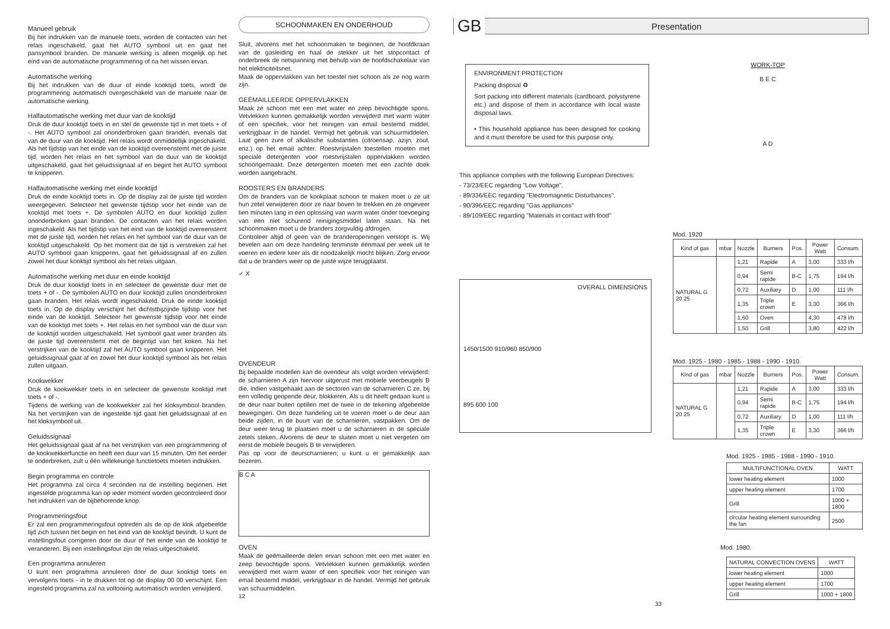Manueel gebruik
Bij het indrukken van de manuele toets, worden de contacten van het relais ingeschakeld, gaat het AUTO symbool uit en gaat het pansymbool branden. De manuele werking is alleen mogelijk op het eind van de automatische programmering of na het wissen ervan.
Automatische werking
Bij het indrukken van de duur of einde kooktijd toets, wordt de programmering automatisch overgeschakeld van de manuele naar de automatische werking.
Halfautomatische werking met duur van de kooktijd
Druk de duur kooktijd toets in en stel de gewenste tijd in met toets + of -. Het AUTO symbool zal ononderbroken gaan branden, evenals dat van de duur van de kooktijd. Het relais wordt onmiddellijk ingeschakeld. Als het tijdstip van het einde van de kooktijd overeenstemt met de juiste tijd, worden het relais en het symbool van de duur van de kooktijd uitgeschakeld, gaat het geluidssignaal af en begint het AUTO symbool te knipperen.
Halfautomatische werking met einde kooktijd
Druk de einde kooktijd toets in. Op de display zal de juiste tijd worden weergegeven. Selecteer het gewenste tijdstip voor het einde van de kooktijd met toets +. De symbolen AUTO en duur kooktijd zullen ononderbroken gaan branden. De contacten van het relais worden ingeschakeld. Als het tijdstip van het eind van de kooktijd overeenstemt met de juiste tijd, worden het relais en het symbool van de duur van de kooktijd uitgeschakeld. Op het moment dat de tijd is verstreken zal het AUTO symbool gaan knipperen, gaat het geluidssignaal af en zullen zowel het duur kooktijd symbool als het relais uitgaan.
Automatische werking met duur en einde kooktijd
Druk de duur kooktijd toets in en selecteer de gewenste duur met de toets + of -. De symbolen AUTO en duur kooktijd zullen ononderbroken gaan branden. Het relais wordt ingeschakeld. Druk de einde kooktijd toets in. Op de display verschijnt het dichtstbijzijnde tijdstip voor het einde van de kooktijd. Selecteer het gewenste tijdstip voor het einde van de kooktijd met toets +. Het relais en het symbool van de duur van de kooktijd worden uitgeschakeld. Het symbool gaat weer branden als de juiste tijd overeenstemt met de begintijd van het koken. Na het verstrijken van de kooktijd zal het AUTO symbool gaan knipperen. Het geluidssignaal gaat af en zowel het duur kooktijd symbool als het relais zullen uitgaan.
Kookwekker
Druk de kookwekker toets in en selecteer de gewenste kooktijd met toets + of -.
Tijdens de werking van de kookwekker zal het kloksymbool branden. Na het verstrijken van de ingestelde tijd gaat het geluidssignaal af en het kloksymbool uit.
Geluidssignaal
Het geluidssignaal gaat af na het verstrijken van een programmering of de kookwekkerfunctie en heeft een duur van 15 minuten. Om het eerder te onderbreken, zult u één willekeurige functietoets moeten indrukken.
Begin programma en controle
Het programma zal circa 4 seconden na de instelling beginnen. Het ingestelde programma kan op ieder moment worden gecontroleerd door het indrukken van de bijbehorende knop.
Programmeringsfout
Er zal een programmeringsfout optreden als de op de klok afgebeelde tijd zich tussen het begin en het eind van de kooktijd bevindt. U kunt de instellingsfout corrigeren door de duur of het einde van de kooktijd te veranderen. Bij een instellingsfout zijn de relais uitgeschakeld.
Een programma annuleren
U kunt een programma annuleren door de duur kooktijd toets en vervolgens toets - in te drukken tot op de display 00 00 verschijnt. Een ingesteld programma zal na voltooiing automatisch worden verwijderd.
SCHOONMAKEN EN ONDERHOUD
Sluit, alvorens met het schoonmaken te beginnen, de hoofdkraan van de gasleiding en haal de stekker uit het stopcontact of onderbreek de netspanning met behulp van de hoofdschakelaar van het elektriciteitsnet.
Maak de oppervlakken van het toestel niet schoon als ze nog warm zijn.
GEËMAILLEERDE OPPERVLAKKEN
Maak ze schoon met een met water en zeep bevochtigde spons. Vetvlekken kunnen gemakkelijk worden verwijderd met warm water of een specifiek, voor het reinigen van email bestemd middel, verkrijgbaar in de handel. Vermijd het gebruik van schuurmiddelen. Laat geen zure of alkalische substanties (citroensap, azijn, zout, enz.) op het email achter. Roestvrijstalen toestellen moeten met speciale detergenten voor roestvrijstalen oppervlakken worden schoongemaakt. Deze detergenten moeten met een zachte doek worden aangebracht.
ROOSTERS EN BRANDERS
Om de branders van de kookplaat schoon te maken moet u ze uit hun zetel verwijderen door ze naar boven te trekken en ze ongeveer tien minuten lang in een oplossing van warm water onder toevoeging van een niet schurend reinigingsmiddel laten staan. Na het schoonmaken moet u de branders zorgvuldig afdrogen.
Controleer altijd of geen van de branderopeningen verstopt is. Wij bevelen aan om deze handeling tenminste éénmaal per week uit te voeren en iedere keer als dit noodzakelijk mocht blijken. Zorg ervoor dat u de branders weer op de juiste wijze terugplaatst.
✓ X
OVENDEUR
Bij bepaalde modellen kan de ovendeur als volgt worden verwijderd: de scharnieren A zijn hiervoor uitgerust met mobiele veerbeugels B die, indien vastgehaakt aan de sectoren van de scharnieren C ze, bij een volledig geopende deur, blokkeren. Als u dit heeft gedaan kunt u de deur naar buiten optillen met de twee in de tekening afgebeelde bewegingen. Om deze handeling uit te voeren moet u de deur aan beide zijden, in de buurt van de scharnieren, vastpakken. Om de deur weer terug te plaatsen moet u de scharnieren in de speciale zetels steken. Alvorens de deur te sluiten moet u niet vergeten om eerst de mobiele beugels B te verwijderen.
Pas op voor de deurscharnieren; u kunt u er gemakkelijk aan bezeren.
B C A
OVEN
Maak de geëmailleerde delen ervan schoon met een met water en zeep bevochtigde spons. Vetvlekken kunnen gemakkelijk worden verwijderd met warm water of een specifiek voor het reinigen van email bestemd middel, verkrijgbaar in de handel. Vermijd het gebruik van schuurmiddelen.
12
GB Presentation
ENVIRONMENT PROTECTION
Packing disposal ♻
Sort packing into different materials (cardboard, polystyrene etc.) and dispose of them in accordance with local waste disposal laws.
• This household appliance has been designed for cooking and it must therefore be used for this purpose only.
This appliance complies with the following European Directives:
- 73/23/EEC regarding "Low Voltage".
- 89/336/EEC regarding "Electromagnetic Disturbances".
- 90/396/EEC regarding "Gas appliances"
- 89/109/EEC regarding "Materials in contact with food"
OVERALL DIMENSIONS
1450/1500 910/960 850/900
895 600 100
WORK-TOP
B E C
A D
Mod. 1920
| Kind of gas | mbar | Nozzle | Burners | Pos. | Power Watt | Consum. |
| --- | --- | --- | --- | --- | --- | --- |
| NATURAL G 20 25 | | 1,21 | Rapide | A | 3,00 | 333 l/h |
| | | 0,94 | Semi rapide | B-C | 1,75 | 194 l/h |
| | | 0,72 | Auxiliary | D | 1,00 | 111 l/h |
| | | 1,35 | Triple crown | E | 3,30 | 366 l/h |
| | | 1,60 | Oven | | 4,30 | 478 l/h |
| | | 1,50 | Grill | | 3,80 | 422 l/h |
Mod. 1925 - 1980 - 1985 - 1988 - 1990 - 1910.
| Kind of gas | mbar | Nozzle | Burners | Pos. | Power Watt | Consum. |
| --- | --- | --- | --- | --- | --- | --- |
| NATURAL G 20 25 | | 1,21 | Rapide | A | 3,00 | 333 l/h |
| | | 0,94 | Semi rapide | B-C | 1,75 | 194 l/h |
| | | 0,72 | Auxiliary | D | 1,00 | 111 l/h |
| | | 1,35 | Triple crown | E | 3,30 | 366 l/h |
Mod. 1925 - 1985 - 1988 - 1990 - 1910.
| MULTIFUNCTIONAL OVEN | WATT |
| --- | --- |
| lower heating element | 1000 |
| upper heating element | 1700 |
| Grill | 1000 + 1800 |
| circular heating element surrounding the fan | 2500 |
Mod. 1980.
| NATURAL CONVECTION OVENS | WATT |
| --- | --- |
| lower heating element | 1000 |
| upper heating element | 1700 |
| Grill | 1000 + 1800 |
33